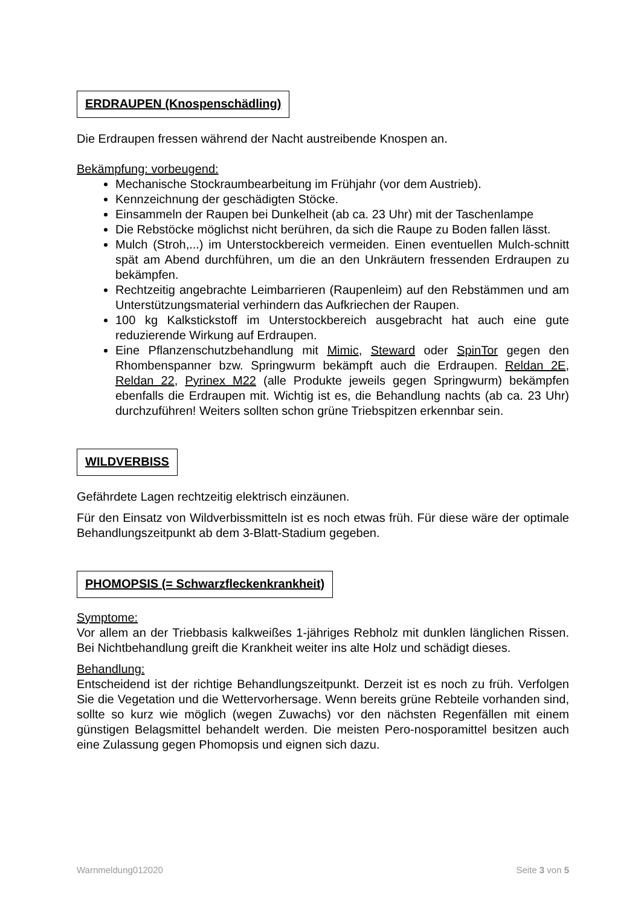ERDRAUPEN (Knospenschädling)
Die Erdraupen fressen während der Nacht austreibende Knospen an.
Bekämpfung: vorbeugend:
Mechanische Stockraumbearbeitung im Frühjahr (vor dem Austrieb).
Kennzeichnung der geschädigten Stöcke.
Einsammeln der Raupen bei Dunkelheit (ab ca. 23 Uhr) mit der Taschenlampe
Die Rebstöcke möglichst nicht berühren, da sich die Raupe zu Boden fallen lässt.
Mulch (Stroh,...) im Unterstockbereich vermeiden. Einen eventuellen Mulch-schnitt spät am Abend durchführen, um die an den Unkräutern fressenden Erdraupen zu bekämpfen.
Rechtzeitig angebrachte Leimbarrieren (Raupenleim) auf den Rebstämmen und am Unterstützungsmaterial verhindern das Aufkriechen der Raupen.
100 kg Kalkstickstoff im Unterstockbereich ausgebracht hat auch eine gute reduzierende Wirkung auf Erdraupen.
Eine Pflanzenschutzbehandlung mit Mimic, Steward oder SpinTor gegen den Rhombenspanner bzw. Springwurm bekämpft auch die Erdraupen. Reldan 2E, Reldan 22, Pyrinex M22 (alle Produkte jeweils gegen Springwurm) bekämpfen ebenfalls die Erdraupen mit. Wichtig ist es, die Behandlung nachts (ab ca. 23 Uhr) durchzuführen! Weiters sollten schon grüne Triebspitzen erkennbar sein.
WILDVERBISS
Gefährdete Lagen rechtzeitig elektrisch einzäunen.
Für den Einsatz von Wildverbissmitteln ist es noch etwas früh. Für diese wäre der optimale Behandlungszeitpunkt ab dem 3-Blatt-Stadium gegeben.
PHOMOPSIS (= Schwarzfleckenkrankheit)
Symptome:
Vor allem an der Triebbasis kalkweißes 1-jähriges Rebholz mit dunklen länglichen Rissen. Bei Nichtbehandlung greift die Krankheit weiter ins alte Holz und schädigt dieses.
Behandlung:
Entscheidend ist der richtige Behandlungszeitpunkt. Derzeit ist es noch zu früh. Verfolgen Sie die Vegetation und die Wettervorhersage. Wenn bereits grüne Rebteile vorhanden sind, sollte so kurz wie möglich (wegen Zuwachs) vor den nächsten Regenfällen mit einem günstigen Belagsmittel behandelt werden. Die meisten Pero-nosporamittel besitzen auch eine Zulassung gegen Phomopsis und eignen sich dazu.
Warnmeldung012020 Seite 3 von 5